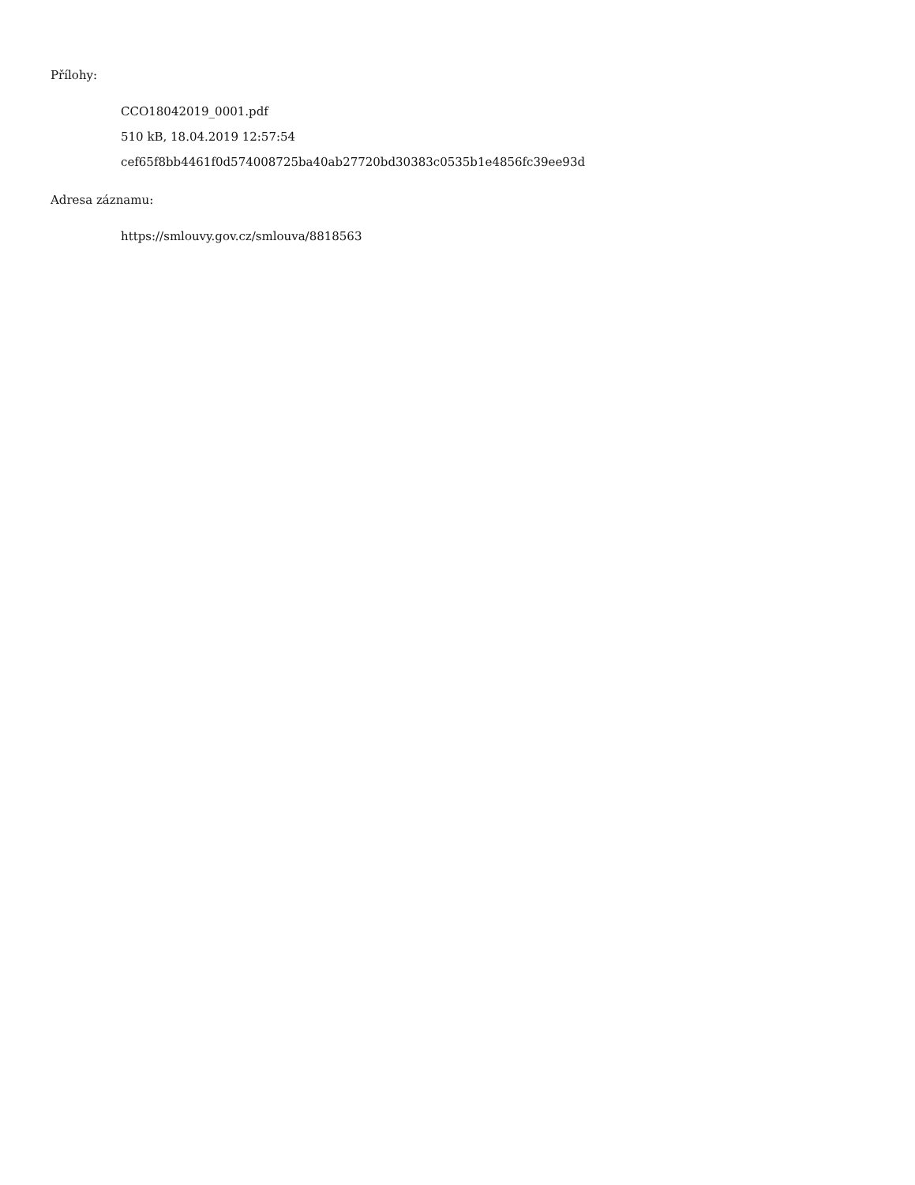Přílohy:
CCO18042019_0001.pdf
510 kB, 18.04.2019 12:57:54
cef65f8bb4461f0d574008725ba40ab27720bd30383c0535b1e4856fc39ee93d
Adresa záznamu:
https://smlouvy.gov.cz/smlouva/8818563